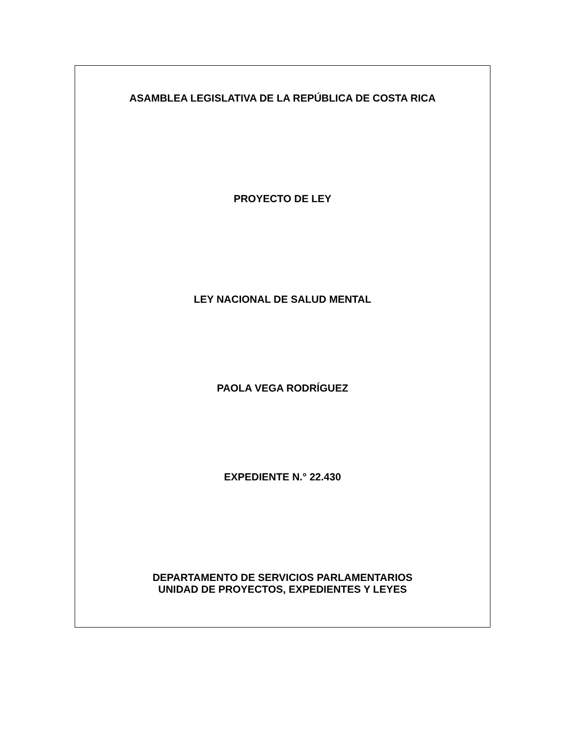ASAMBLEA LEGISLATIVA DE LA REPÚBLICA DE COSTA RICA
PROYECTO DE LEY
LEY NACIONAL DE SALUD MENTAL
PAOLA VEGA RODRÍGUEZ
EXPEDIENTE N.° 22.430
DEPARTAMENTO DE SERVICIOS PARLAMENTARIOS
UNIDAD DE PROYECTOS, EXPEDIENTES Y LEYES